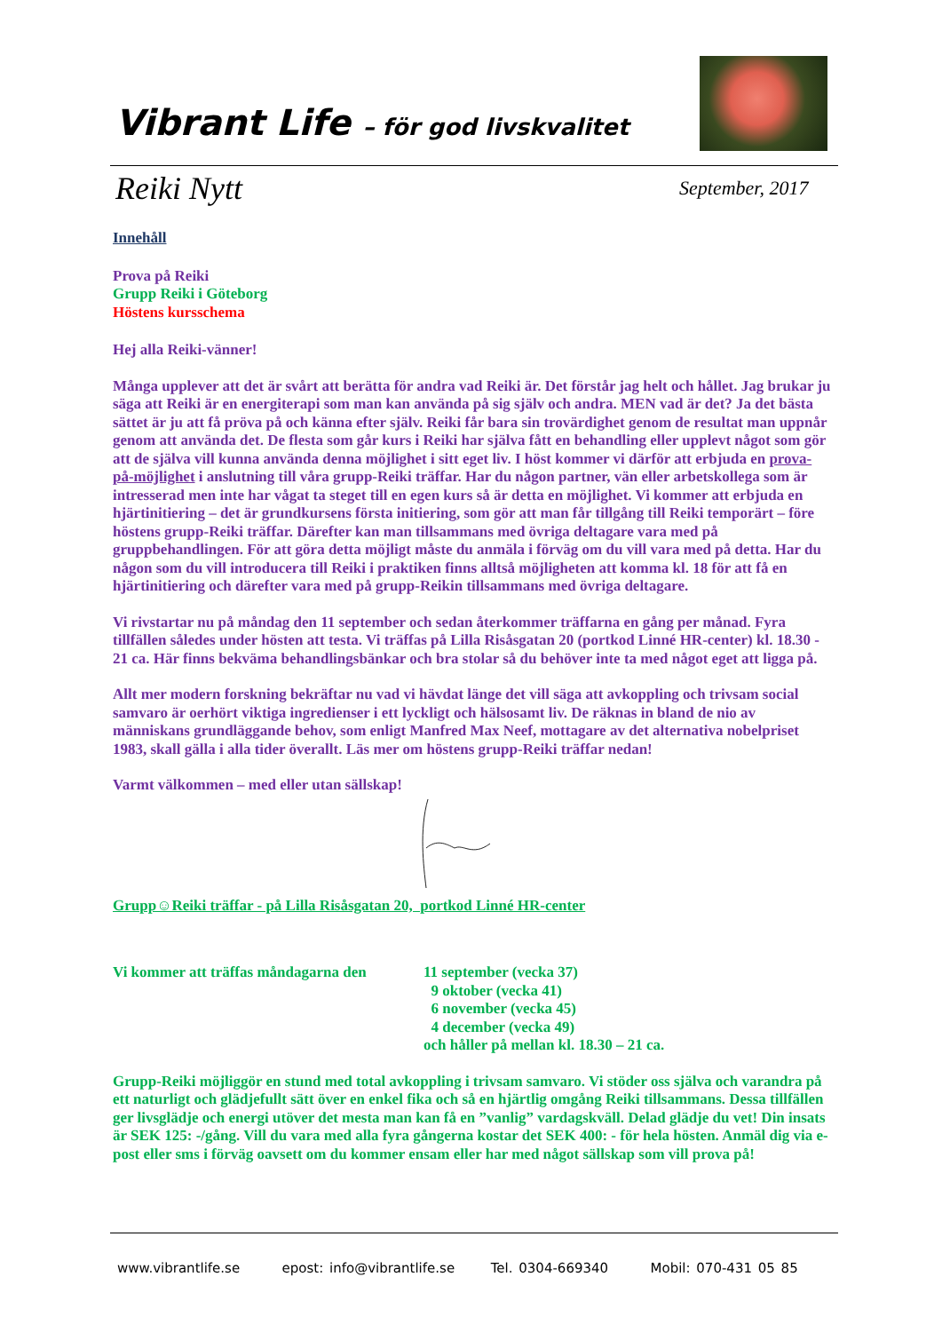Vibrant Life – för god livskvalitet
Reiki Nytt September, 2017
Innehåll
Prova på Reiki
Grupp Reiki i Göteborg
Höstens kursschema
Hej alla Reiki-vänner!
Många upplever att det är svårt att berätta för andra vad Reiki är. Det förstår jag helt och hållet. Jag brukar ju säga att Reiki är en energiterapi som man kan använda på sig själv och andra. MEN vad är det? Ja det bästa sättet är ju att få pröva på och känna efter själv. Reiki får bara sin trovärdighet genom de resultat man uppnår genom att använda det. De flesta som går kurs i Reiki har själva fått en behandling eller upplevt något som gör att de själva vill kunna använda denna möjlighet i sitt eget liv. I höst kommer vi därför att erbjuda en prova-på-möjlighet i anslutning till våra grupp-Reiki träffar. Har du någon partner, vän eller arbetskollega som är intresserad men inte har vågat ta steget till en egen kurs så är detta en möjlighet. Vi kommer att erbjuda en hjärtinitiering – det är grundkursens första initiering, som gör att man får tillgång till Reiki temporärt – före höstens grupp-Reiki träffar. Därefter kan man tillsammans med övriga deltagare vara med på gruppbehandlingen. För att göra detta möjligt måste du anmäla i förväg om du vill vara med på detta. Har du någon som du vill introducera till Reiki i praktiken finns alltså möjligheten att komma kl. 18 för att få en hjärtinitiering och därefter vara med på grupp-Reikin tillsammans med övriga deltagare.
Vi rivstartar nu på måndag den 11 september och sedan återkommer träffarna en gång per månad. Fyra tillfällen således under hösten att testa. Vi träffas på Lilla Risåsgatan 20 (portkod Linné HR-center) kl. 18.30 - 21 ca. Här finns bekväma behandlingsbänkar och bra stolar så du behöver inte ta med något eget att ligga på.
Allt mer modern forskning bekräftar nu vad vi hävdat länge det vill säga att avkoppling och trivsam social samvaro är oerhört viktiga ingredienser i ett lyckligt och hälsosamt liv. De räknas in bland de nio av människans grundläggande behov, som enligt Manfred Max Neef, mottagare av det alternativa nobelpriset 1983, skall gälla i alla tider överallt. Läs mer om höstens grupp-Reiki träffar nedan!
Varmt välkommen – med eller utan sällskap!
Grupp☺Reiki träffar - på Lilla Risåsgatan 20, portkod Linné HR-center
Vi kommer att träffas måndagarna den
11 september (vecka 37)
9 oktober (vecka 41)
6 november (vecka 45)
4 december (vecka 49)
och håller på mellan kl. 18.30 – 21 ca.
Grupp-Reiki möjliggör en stund med total avkoppling i trivsam samvaro. Vi stöder oss själva och varandra på ett naturligt och glädjefullt sätt över en enkel fika och så en hjärtlig omgång Reiki tillsammans. Dessa tillfällen ger livsglädje och energi utöver det mesta man kan få en ”vanlig” vardagskväll. Delad glädje du vet! Din insats är SEK 125: -/gång. Vill du vara med alla fyra gångerna kostar det SEK 400: - för hela hösten. Anmäl dig via e-post eller sms i förväg oavsett om du kommer ensam eller har med något sällskap som vill prova på!
www.vibrantlife.se epost: info@vibrantlife.se Tel. 0304-669340 Mobil: 070-431 05 85